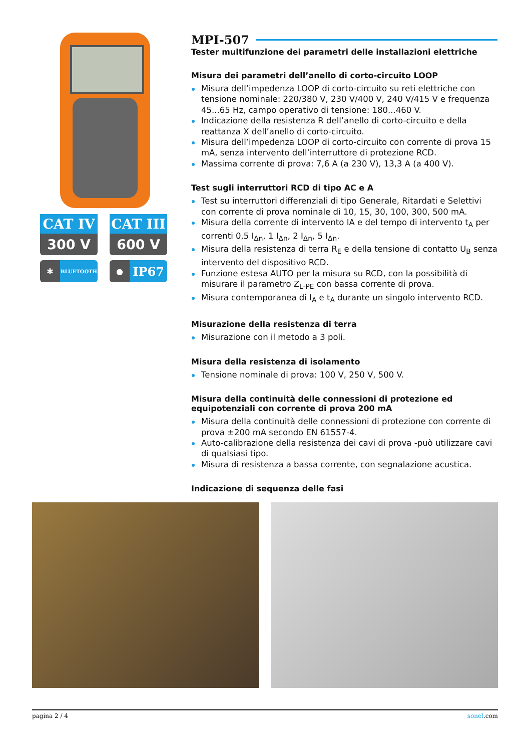CAT IV
300 V
CAT III
600 V
✱ BLUETOOTH
● IP67
MPI-507
Tester multifunzione dei parametri delle installazioni elettriche
Misura dei parametri dell’anello di corto-circuito LOOP
Misura dell’impedenza LOOP di corto-circuito su reti elettriche con tensione nominale: 220/380 V, 230 V/400 V, 240 V/415 V e frequenza 45...65 Hz, campo operativo di tensione: 180...460 V.
Indicazione della resistenza R dell’anello di corto-circuito e della reattanza X dell’anello di corto-circuito.
Misura dell’impedenza LOOP di corto-circuito con corrente di prova 15 mA, senza intervento dell’interruttore di protezione RCD.
Massima corrente di prova: 7,6 A (a 230 V), 13,3 A (a 400 V).
Test sugli interruttori RCD di tipo AC e A
Test su interruttori differenziali di tipo Generale, Ritardati e Selettivi con corrente di prova nominale di 10, 15, 30, 100, 300, 500 mA.
Misura della corrente di intervento IA e del tempo di intervento t<sub>A</sub> per correnti 0,5 I<sub>Δn</sub>, 1 I<sub>Δn</sub>, 2 I<sub>Δn</sub>, 5 I<sub>Δn</sub>.
Misura della resistenza di terra R<sub>E</sub> e della tensione di contatto U<sub>B</sub> senza intervento del dispositivo RCD.
Funzione estesa AUTO per la misura su RCD, con la possibilità di misurare il parametro Z<sub>L-PE</sub> con bassa corrente di prova.
Misura contemporanea di I<sub>A</sub> e t<sub>A</sub> durante un singolo intervento RCD.
Misurazione della resistenza di terra
Misurazione con il metodo a 3 poli.
Misura della resistenza di isolamento
Tensione nominale di prova: 100 V, 250 V, 500 V.
Misura della continuità delle connessioni di protezione ed equipotenziali con corrente di prova 200 mA
Misura della continuità delle connessioni di protezione con corrente di prova ±200 mA secondo EN 61557-4.
Auto-calibrazione della resistenza dei cavi di prova -può utilizzare cavi di qualsiasi tipo.
Misura di resistenza a bassa corrente, con segnalazione acustica.
Indicazione di sequenza delle fasi
pagina 2 / 4 sonel.com